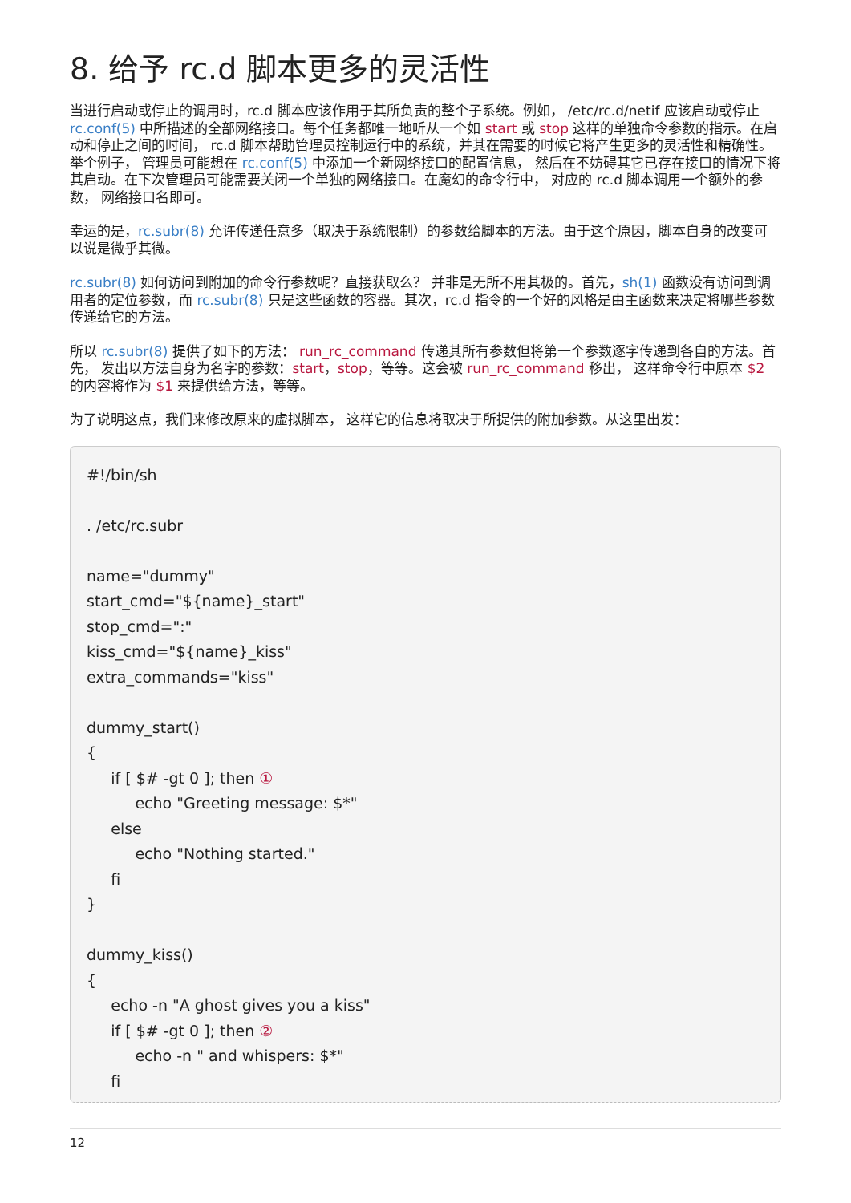8. 给予 rc.d 脚本更多的灵活性
当进行启动或停止的调用时，rc.d 脚本应该作用于其所负责的整个子系统。例如， /etc/rc.d/netif 应该启动或停止 rc.conf(5) 中所描述的全部网络接口。每个任务都唯一地听从一个如 start 或 stop 这样的单独命令参数的指示。在启动和停止之间的时间， rc.d 脚本帮助管理员控制运行中的系统，并其在需要的时候它将产生更多的灵活性和精确性。举个例子， 管理员可能想在 rc.conf(5) 中添加一个新网络接口的配置信息， 然后在不妨碍其它已存在接口的情况下将其启动。在下次管理员可能需要关闭一个单独的网络接口。在魔幻的命令行中， 对应的 rc.d 脚本调用一个额外的参数， 网络接口名即可。
幸运的是，rc.subr(8) 允许传递任意多（取决于系统限制）的参数给脚本的方法。由于这个原因，脚本自身的改变可以说是微乎其微。
rc.subr(8) 如何访问到附加的命令行参数呢？直接获取么？ 并非是无所不用其极的。首先，sh(1) 函数没有访问到调用者的定位参数，而 rc.subr(8) 只是这些函数的容器。其次，rc.d 指令的一个好的风格是由主函数来决定将哪些参数传递给它的方法。
所以 rc.subr(8) 提供了如下的方法： run_rc_command 传递其所有参数但将第一个参数逐字传递到各自的方法。首先， 发出以方法自身为名字的参数：start，stop，等等。这会被 run_rc_command 移出， 这样命令行中原本 $2 的内容将作为 $1 来提供给方法，等等。
为了说明这点，我们来修改原来的虚拟脚本， 这样它的信息将取决于所提供的附加参数。从这里出发：
#!/bin/sh

. /etc/rc.subr

name="dummy"
start_cmd="${name}_start"
stop_cmd=":"
kiss_cmd="${name}_kiss"
extra_commands="kiss"

dummy_start()
{
     if [ $# -gt 0 ]; then ①
          echo "Greeting message: $*"
     else
          echo "Nothing started."
     fi
}

dummy_kiss()
{
     echo -n "A ghost gives you a kiss"
     if [ $# -gt 0 ]; then ②
          echo -n " and whispers: $*"
     fi
12